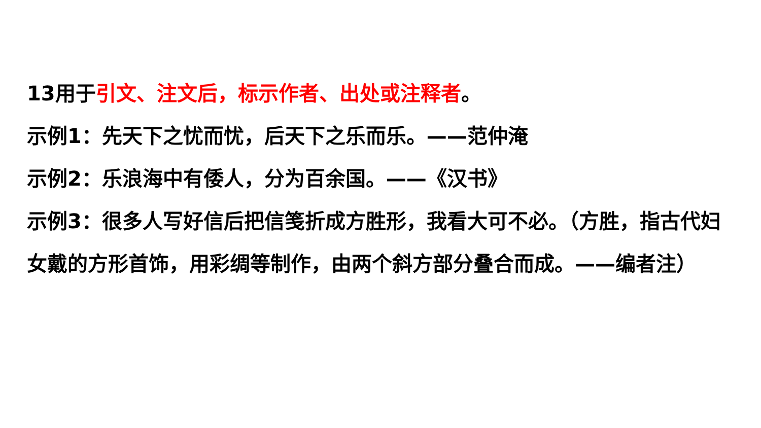13用于引文、注文后，标示作者、出处或注释者。
示例1：先天下之忧而忧，后天下之乐而乐。——范仲淹
示例2：乐浪海中有倭人，分为百余国。——《汉书》
示例3：很多人写好信后把信笺折成方胜形，我看大可不必。（方胜，指古代妇女戴的方形首饰，用彩绸等制作，由两个斜方部分叠合而成。——编者注）